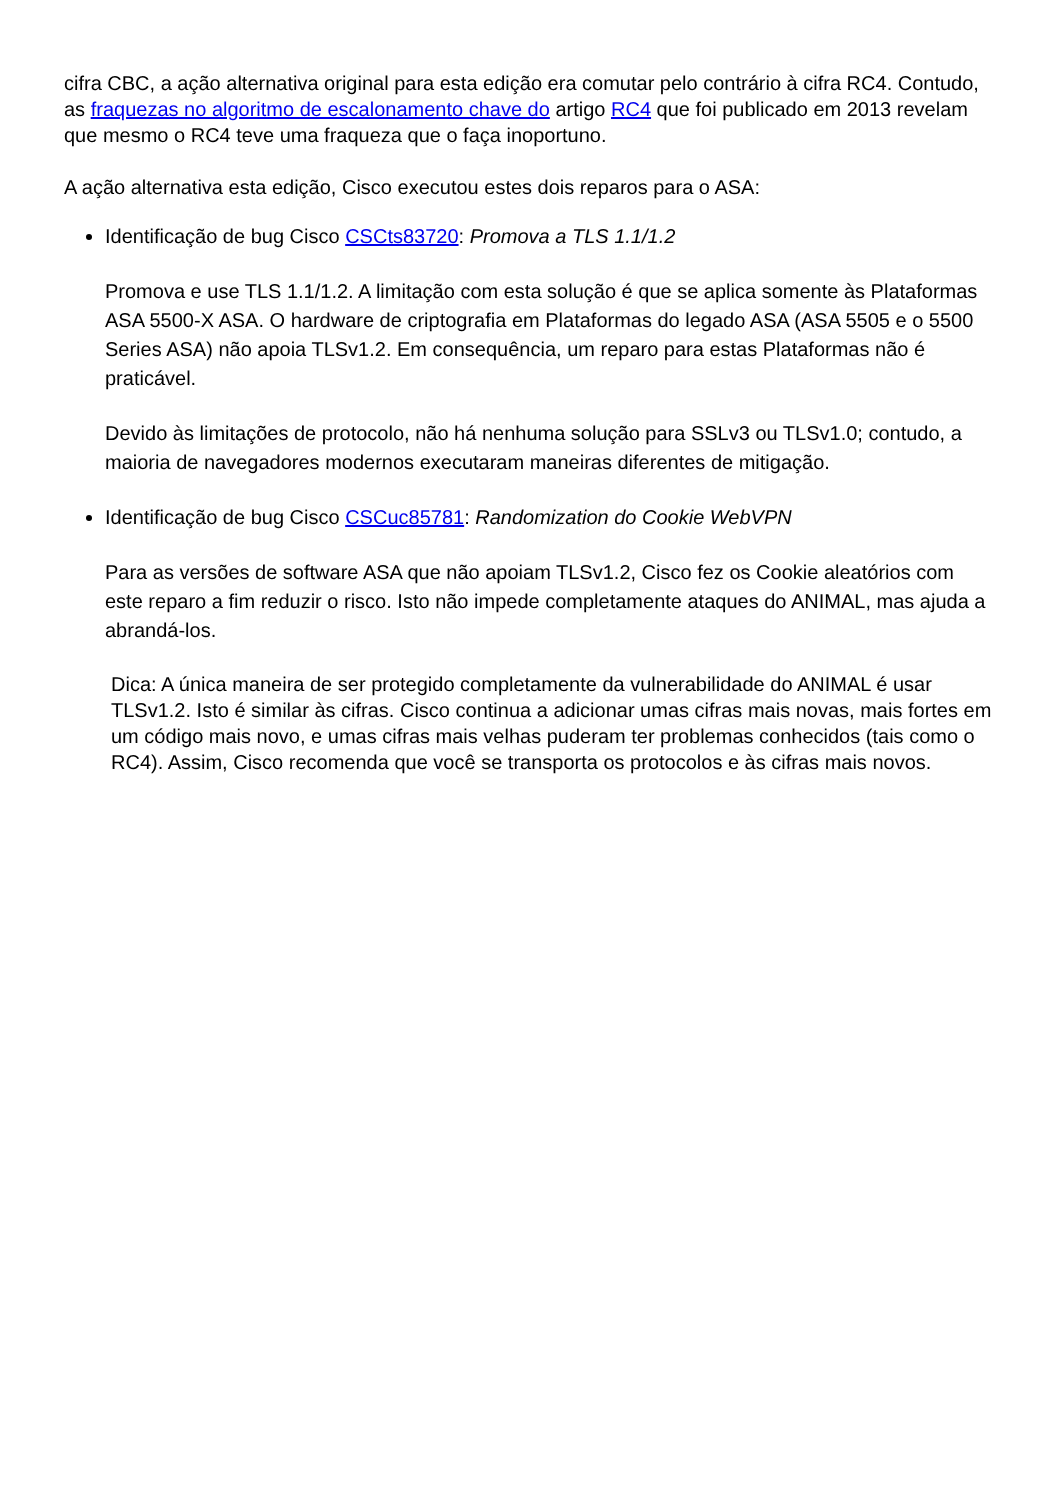cifra CBC, a ação alternativa original para esta edição era comutar pelo contrário à cifra RC4. Contudo, as fraquezas no algoritmo de escalonamento chave do artigo RC4 que foi publicado em 2013 revelam que mesmo o RC4 teve uma fraqueza que o faça inoportuno.
A ação alternativa esta edição, Cisco executou estes dois reparos para o ASA:
Identificação de bug Cisco CSCts83720: Promova a TLS 1.1/1.2
Promova e use TLS 1.1/1.2. A limitação com esta solução é que se aplica somente às Plataformas ASA 5500-X ASA. O hardware de criptografia em Plataformas do legado ASA (ASA 5505 e o 5500 Series ASA) não apoia TLSv1.2. Em consequência, um reparo para estas Plataformas não é praticável.
Devido às limitações de protocolo, não há nenhuma solução para SSLv3 ou TLSv1.0; contudo, a maioria de navegadores modernos executaram maneiras diferentes de mitigação.
Identificação de bug Cisco CSCuc85781: Randomization do Cookie WebVPN
Para as versões de software ASA que não apoiam TLSv1.2, Cisco fez os Cookie aleatórios com este reparo a fim reduzir o risco. Isto não impede completamente ataques do ANIMAL, mas ajuda a abrandá-los.
Dica: A única maneira de ser protegido completamente da vulnerabilidade do ANIMAL é usar TLSv1.2. Isto é similar às cifras. Cisco continua a adicionar umas cifras mais novas, mais fortes em um código mais novo, e umas cifras mais velhas puderam ter problemas conhecidos (tais como o RC4). Assim, Cisco recomenda que você se transporta os protocolos e às cifras mais novos.